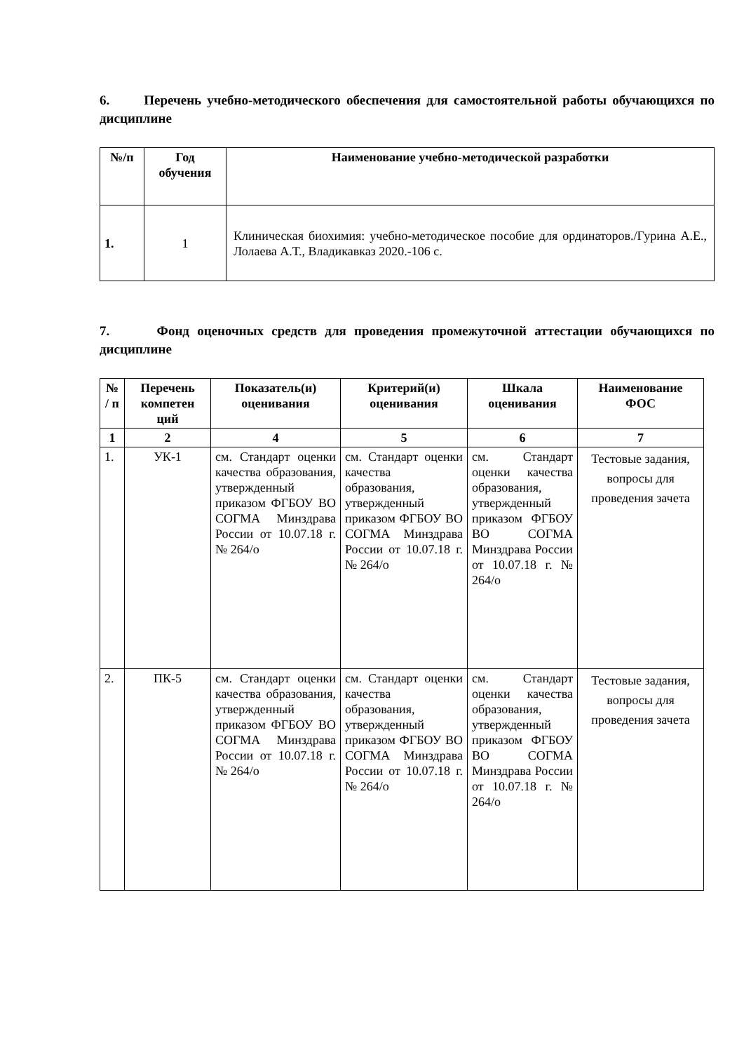6. Перечень учебно-методического обеспечения для самостоятельной работы обучающихся по дисциплине
| №/п | Год обучения | Наименование учебно-методической разработки |
| --- | --- | --- |
| 1. | 1 | Клиническая биохимия: учебно-методическое пособие для ординаторов./Гурина А.Е., Лолаева А.Т., Владикавказ 2020.-106 с. |
7. Фонд оценочных средств для проведения промежуточной аттестации обучающихся по дисциплине
| № / п | Перечень компетен ций | Показатель(и) оценивания | Критерий(и) оценивания | Шкала оценивания | Наименование ФОС |
| --- | --- | --- | --- | --- | --- |
| 1 | 2 | 4 | 5 | 6 | 7 |
| 1. | УК-1 | см. Стандарт оценки качества образования, утвержденный приказом ФГБОУ ВО СОГМА Минздрава России от 10.07.18 г. № 264/о | см. Стандарт оценки качества образования, утвержденный приказом ФГБОУ ВО СОГМА Минздрава России от 10.07.18 г. № 264/о | см. Стандарт оценки качества образования, утвержденный приказом ФГБОУ ВО СОГМА Минздрава России от 10.07.18 г. № 264/о | Тестовые задания, вопросы для проведения зачета |
| 2. | ПК-5 | см. Стандарт оценки качества образования, утвержденный приказом ФГБОУ ВО СОГМА Минздрава России от 10.07.18 г. № 264/о | см. Стандарт оценки качества образования, утвержденный приказом ФГБОУ ВО СОГМА Минздрава России от 10.07.18 г. № 264/о | см. Стандарт оценки качества образования, утвержденный приказом ФГБОУ ВО СОГМА Минздрава России от 10.07.18 г. № 264/о | Тестовые задания, вопросы для проведения зачета |